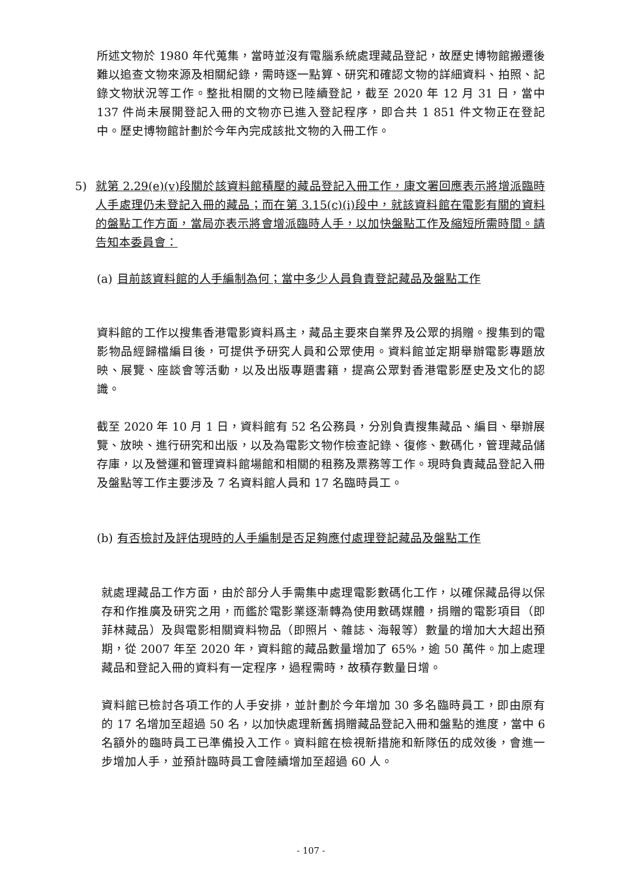所述文物於 1980 年代蒐集，當時並沒有電腦系統處理藏品登記，故歷史博物館搬遷後難以追查文物來源及相關紀錄，需時逐一點算、研究和確認文物的詳細資料、拍照、記錄文物狀況等工作。整批相關的文物已陸續登記，截至 2020 年 12 月 31 日，當中 137 件尚未展開登記入冊的文物亦已進入登記程序，即合共 1 851 件文物正在登記中。歷史博物館計劃於今年內完成該批文物的入冊工作。
5) 就第 2.29(e)(v)段關於該資料館積壓的藏品登記入冊工作，康文署回應表示將增派臨時人手處理仍未登記入冊的藏品；而在第 3.15(c)(i)段中，就該資料館在電影有關的資料的盤點工作方面，當局亦表示將會增派臨時人手，以加快盤點工作及縮短所需時間。請告知本委員會：
(a)
目前該資料館的人手編制為何；當中多少人員負責登記藏品及盤點工作
資料館的工作以搜集香港電影資料爲主，藏品主要來自業界及公眾的捐贈。搜集到的電影物品經歸檔編目後，可提供予研究人員和公眾使用。資料館並定期舉辦電影專題放映、展覽、座談會等活動，以及出版專題書籍，提高公眾對香港電影歷史及文化的認識。
截至 2020 年 10 月 1 日，資料館有 52 名公務員，分別負責搜集藏品、編目、舉辦展覽、放映、進行研究和出版，以及為電影文物作檢查記錄、復修、數碼化，管理藏品儲存庫，以及營運和管理資料館場館和相關的租務及票務等工作。現時負責藏品登記入冊及盤點等工作主要涉及 7 名資料館人員和 17 名臨時員工。
(b)
有否檢討及評估現時的人手編制是否足夠應付處理登記藏品及盤點工作
就處理藏品工作方面，由於部分人手需集中處理電影數碼化工作，以確保藏品得以保存和作推廣及研究之用，而鑑於電影業逐漸轉為使用數碼媒體，捐贈的電影項目（即菲林藏品）及與電影相關資料物品（即照片、雜誌、海報等）數量的增加大大超出預期，從 2007 年至 2020 年，資料館的藏品數量增加了 65%，逾 50 萬件。加上處理藏品和登記入冊的資料有一定程序，過程需時，故積存數量日增。
資料館已檢討各項工作的人手安排，並計劃於今年增加 30 多名臨時員工，即由原有的 17 名增加至超過 50 名，以加快處理新舊捐贈藏品登記入冊和盤點的進度，當中 6 名額外的臨時員工已準備投入工作。資料館在檢視新措施和新隊伍的成效後，會進一步增加人手，並預計臨時員工會陸續增加至超過 60 人。
- 107 -